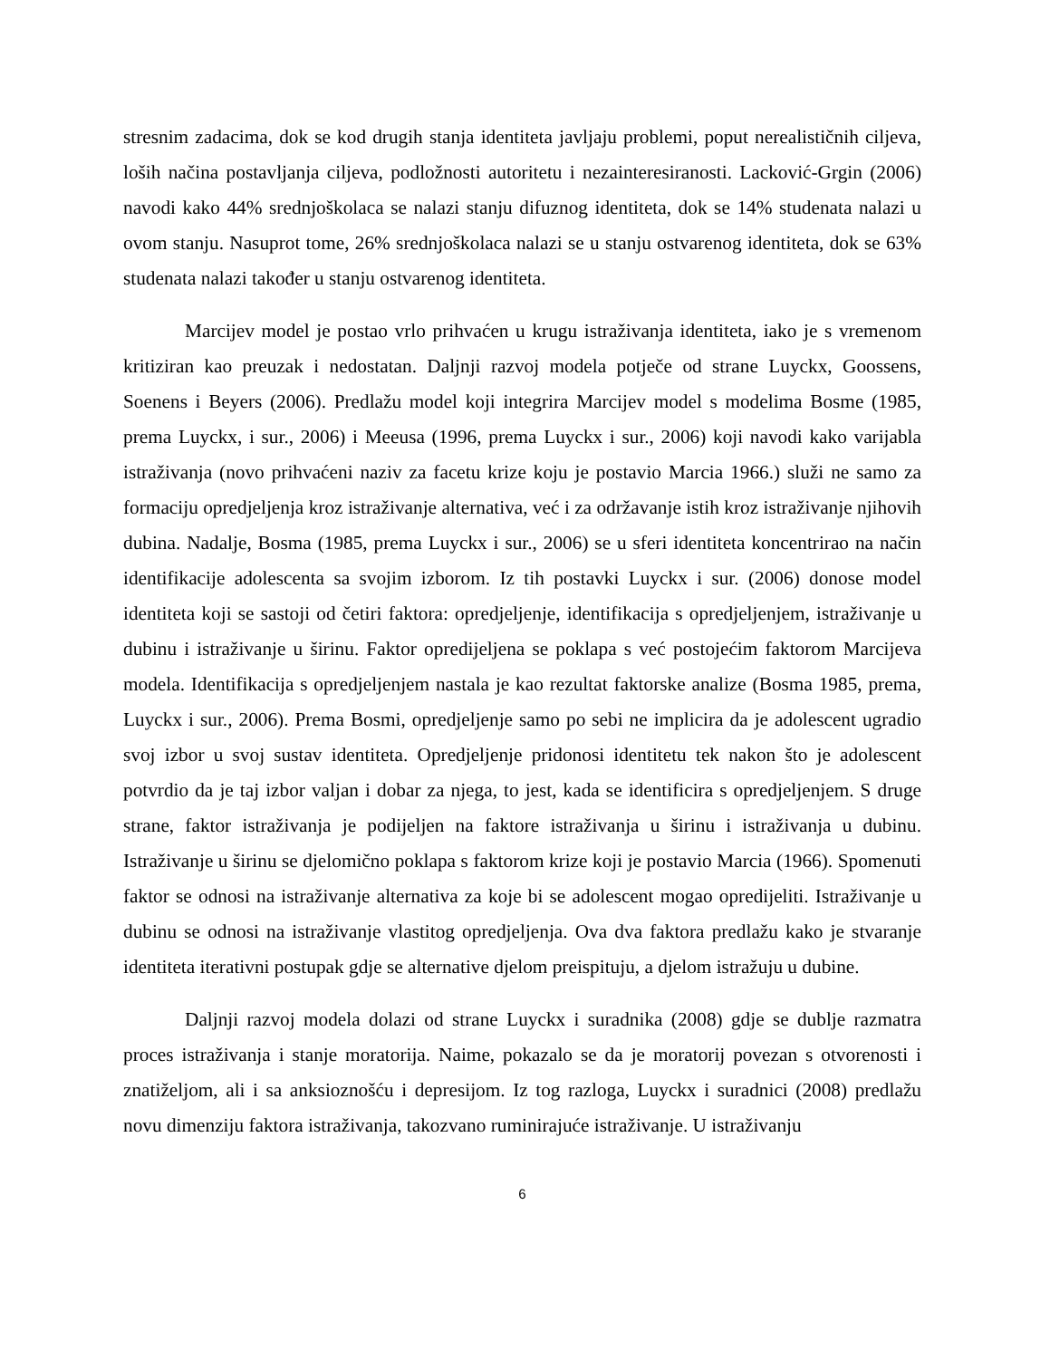stresnim zadacima, dok se kod drugih stanja identiteta javljaju problemi, poput nerealističnih ciljeva, loših načina postavljanja ciljeva, podložnosti autoritetu i nezainteresiranosti. Lacković-Grgin (2006) navodi kako 44% srednjoškolaca se nalazi stanju difuznog identiteta, dok se 14% studenata nalazi u ovom stanju. Nasuprot tome, 26% srednjoškolaca nalazi se u stanju ostvarenog identiteta, dok se 63% studenata nalazi također u stanju ostvarenog identiteta.
Marcijev model je postao vrlo prihvaćen u krugu istraživanja identiteta, iako je s vremenom kritiziran kao preuzak i nedostatan. Daljnji razvoj modela potječe od strane Luyckx, Goossens, Soenens i Beyers (2006). Predlažu model koji integrira Marcijev model s modelima Bosme (1985, prema Luyckx, i sur., 2006) i Meeusa (1996, prema Luyckx i sur., 2006) koji navodi kako varijabla istraživanja (novo prihvaćeni naziv za facetu krize koju je postavio Marcia 1966.) služi ne samo za formaciju opredjeljenja kroz istraživanje alternativa, već i za održavanje istih kroz istraživanje njihovih dubina. Nadalje, Bosma (1985, prema Luyckx i sur., 2006) se u sferi identiteta koncentrirao na način identifikacije adolescenta sa svojim izborom. Iz tih postavki Luyckx i sur. (2006) donose model identiteta koji se sastoji od četiri faktora: opredjeljenje, identifikacija s opredjeljenjem, istraživanje u dubinu i istraživanje u širinu. Faktor opredijeljena se poklapa s već postojećim faktorom Marcijeva modela. Identifikacija s opredjeljenjem nastala je kao rezultat faktorske analize (Bosma 1985, prema, Luyckx i sur., 2006). Prema Bosmi, opredjeljenje samo po sebi ne implicira da je adolescent ugradio svoj izbor u svoj sustav identiteta. Opredjeljenje pridonosi identitetu tek nakon što je adolescent potvrdio da je taj izbor valjan i dobar za njega, to jest, kada se identificira s opredjeljenjem. S druge strane, faktor istraživanja je podijeljen na faktore istraživanja u širinu i istraživanja u dubinu. Istraživanje u širinu se djelomično poklapa s faktorom krize koji je postavio Marcia (1966). Spomenuti faktor se odnosi na istraživanje alternativa za koje bi se adolescent mogao opredijeliti. Istraživanje u dubinu se odnosi na istraživanje vlastitog opredjeljenja. Ova dva faktora predlažu kako je stvaranje identiteta iterativni postupak gdje se alternative djelom preispituju, a djelom istražuju u dubine.
Daljnji razvoj modela dolazi od strane Luyckx i suradnika (2008) gdje se dublje razmatra proces istraživanja i stanje moratorija. Naime, pokazalo se da je moratorij povezan s otvorenosti i znatiželjom, ali i sa anksioznošću i depresijom. Iz tog razloga, Luyckx i suradnici (2008) predlažu novu dimenziju faktora istraživanja, takozvano ruminirajuće istraživanje. U istraživanju
6